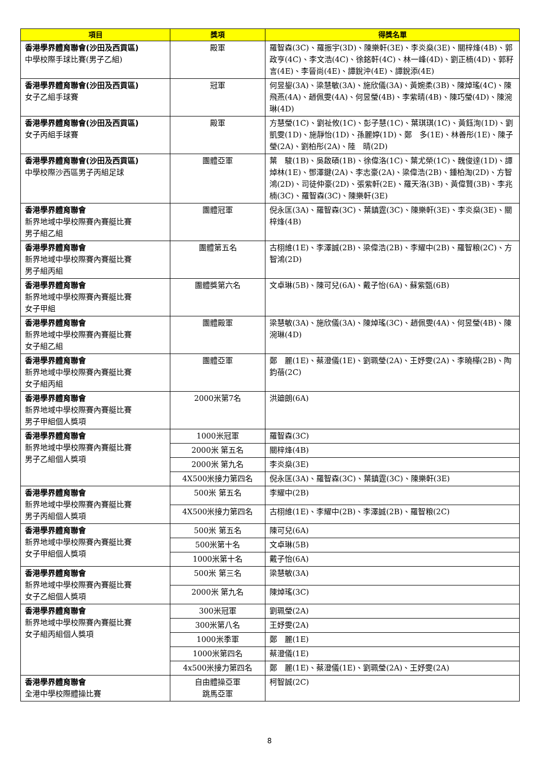| 項目 | 獎項 | 得獎名單 |
| --- | --- | --- |
| 香港學界體育聯會(沙田及西貢區) 中學校際手球比賽(男子乙組) | 殿軍 | 羅智森(3C)、羅振宇(3D)、陳樂軒(3E)、李炎燊(3E)、關梓烽(4B)、郭政亨(4C)、李文浩(4C)、徐銘軒(4C)、林一峰(4D)、劉正楠(4D)、郭籽言(4E)、李晉尚(4E)、譚銳沖(4E)、譚銳添(4E) |
| 香港學界體育聯會(沙田及西貢區) 女子乙組手球賽 | 冠軍 | 何昱鋆(3A)、梁慧敏(3A)、施欣儀(3A)、黃婉柔(3B)、陳焯瑤(4C)、陳飛燕(4A)、趙佩雯(4A)、何昱瑩(4B)、李紫晴(4B)、陳巧瑩(4D)、陳涴琳(4D) |
| 香港學界體育聯會(沙田及西貢區) 女子丙組手球賽 | 殿軍 | 方慧瑩(1C)、劉祉攸(1C)、彭子慧(1C)、葉琪琪(1C)、黃鈺洵(1D)、劉凱雯(1D)、施靜怡(1D)、孫麗婷(1D)、鄭 多(1E)、林善彤(1E)、陳子瑩(2A)、劉柏彤(2A)、陸 晴(2D) |
| 香港學界體育聯會(沙田及西貢區) 中學校際沙西區男子丙組足球 | 團體亞軍 | 葉 駿(1B)、吳啟碩(1B)、徐偉洛(1C)、葉尤榮(1C)、魏俊達(1D)、譚焯林(1E)、鄧澤鍵(2A)、李志豪(2A)、梁偉浩(2B)、鍾柏淘(2D)、方智鴻(2D)、司徒仲豪(2D)、張紫軒(2E)、羅天洛(3B)、黃偉賢(3B)、李兆楠(3C)、羅智森(3C)、陳樂軒(3E) |
| 香港學界體育聯會 新界地域中學校際賽內賽艇比賽 男子組乙組 | 團體冠軍 | 倪永匡(3A)、羅智森(3C)、葉鎮霆(3C)、陳樂軒(3E)、李炎燊(3E)、關梓烽(4B) |
| 香港學界體育聯會 新界地域中學校際賽內賽艇比賽 男子組丙組 | 團體第五名 | 古栩維(1E)、李澤誠(2B)、梁偉浩(2B)、李耀中(2B)、羅智粮(2C)、方智鴻(2D) |
| 香港學界體育聯會 新界地域中學校際賽內賽艇比賽 女子甲組 | 團體獎第六名 | 文卓琳(5B)、陳可兒(6A)、戴子怡(6A)、蘇紫甄(6B) |
| 香港學界體育聯會 新界地域中學校際賽內賽艇比賽 女子組乙組 | 團體殿軍 | 梁慧敏(3A)、施欣儀(3A)、陳焯瑤(3C)、趙佩雯(4A)、何昱瑩(4B)、陳涴琳(4D) |
| 香港學界體育聯會 新界地域中學校際賽內賽艇比賽 女子組丙組 | 團體亞軍 | 鄭 麗(1E)、蔡澄儀(1E)、劉珮瑩(2A)、王妤雯(2A)、李曉樺(2B)、陶鈞蓓(2C) |
| 香港學界體育聯會 新界地域中學校際賽內賽艇比賽 男子甲組個人獎項 | 2000米第7名 | 洪廸朗(6A) |
| 香港學界體育聯會 新界地域中學校際賽內賽艇比賽 男子乙組個人獎項 | 1000米冠軍 | 羅智森(3C) |
| | 2000米 第五名 | 關梓烽(4B) |
| | 2000米 第九名 | 李炎燊(3E) |
| | 4X500米接力第四名 | 倪永匡(3A)、羅智森(3C)、葉鎮霆(3C)、陳樂軒(3E) |
| 香港學界體育聯會 新界地域中學校際賽內賽艇比賽 男子丙組個人獎項 | 500米 第五名 | 李耀中(2B) |
| | 4X500米接力第四名 | 古栩維(1E)、李耀中(2B)、李澤誠(2B)、羅智粮(2C) |
| 香港學界體育聯會 新界地域中學校際賽內賽艇比賽 女子甲組個人獎項 | 500米 第五名 | 陳可兒(6A) |
| | 500米第十名 | 文卓琳(5B) |
| | 1000米第十名 | 戴子怡(6A) |
| 香港學界體育聯會 新界地域中學校際賽內賽艇比賽 女子乙組個人獎項 | 500米 第三名 | 梁慧敏(3A) |
| | 2000米 第九名 | 陳焯瑤(3C) |
| 香港學界體育聯會 新界地域中學校際賽內賽艇比賽 女子組丙組個人獎項 | 300米冠軍 | 劉珮瑩(2A) |
| | 300米第八名 | 王妤雯(2A) |
| | 1000米季軍 | 鄭 麗(1E) |
| | 1000米第四名 | 蔡澄儀(1E) |
| | 4x500米接力第四名 | 鄭 麗(1E)、蔡澄儀(1E)、劉珮瑩(2A)、王妤雯(2A) |
| 香港學界體育聯會 全港中學校際體操比賽 | 自由體操亞軍 跳馬亞軍 | 柯智誠(2C) |
8